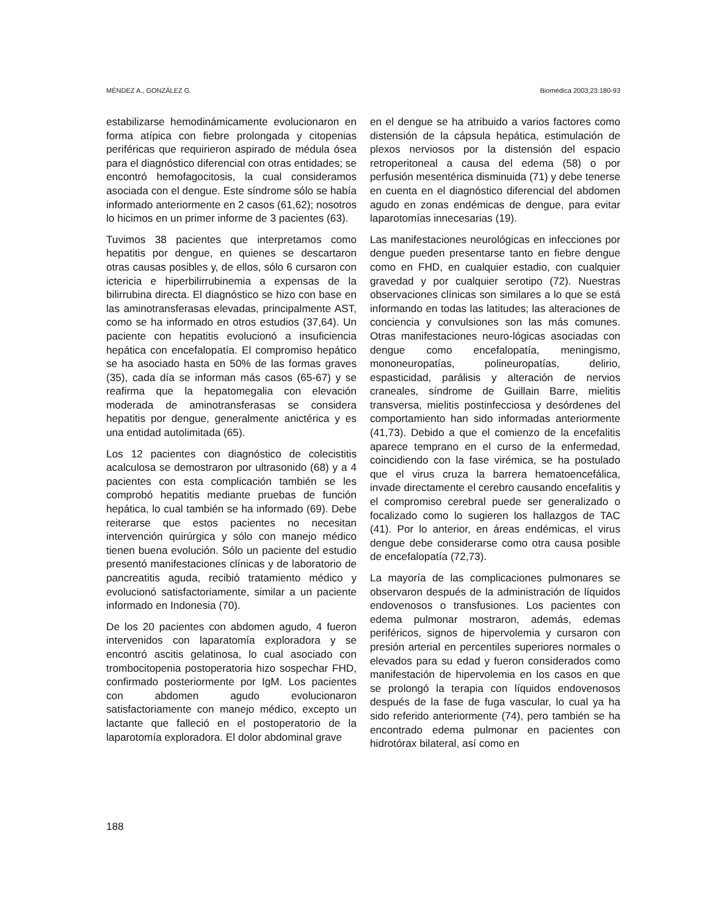MÉNDEZ A., GONZÁLEZ G. Biomédica 2003;23:180-93
estabilizarse hemodinámicamente evolucionaron en forma atípica con fiebre prolongada y citopenias periféricas que requirieron aspirado de médula ósea para el diagnóstico diferencial con otras entidades; se encontró hemofagocitosis, la cual consideramos asociada con el dengue. Este síndrome sólo se había informado anteriormente en 2 casos (61,62); nosotros lo hicimos en un primer informe de 3 pacientes (63).
Tuvimos 38 pacientes que interpretamos como hepatitis por dengue, en quienes se descartaron otras causas posibles y, de ellos, sólo 6 cursaron con ictericia e hiperbilirrubinemia a expensas de la bilirrubina directa. El diagnóstico se hizo con base en las aminotransferasas elevadas, principalmente AST, como se ha informado en otros estudios (37,64). Un paciente con hepatitis evolucionó a insuficiencia hepática con encefalopatía. El compromiso hepático se ha asociado hasta en 50% de las formas graves (35), cada día se informan más casos (65-67) y se reafirma que la hepatomegalia con elevación moderada de aminotransferasas se considera hepatitis por dengue, generalmente anictérica y es una entidad autolimitada (65).
Los 12 pacientes con diagnóstico de colecistitis acalculosa se demostraron por ultrasonido (68) y a 4 pacientes con esta complicación también se les comprobó hepatitis mediante pruebas de función hepática, lo cual también se ha informado (69). Debe reiterarse que estos pacientes no necesitan intervención quirúrgica y sólo con manejo médico tienen buena evolución. Sólo un paciente del estudio presentó manifestaciones clínicas y de laboratorio de pancreatitis aguda, recibió tratamiento médico y evolucionó satisfactoriamente, similar a un paciente informado en Indonesia (70).
De los 20 pacientes con abdomen agudo, 4 fueron intervenidos con laparatomía exploradora y se encontró ascitis gelatinosa, lo cual asociado con trombocitopenia postoperatoria hizo sospechar FHD, confirmado posteriormente por IgM. Los pacientes con abdomen agudo evolucionaron satisfactoriamente con manejo médico, excepto un lactante que falleció en el postoperatorio de la laparotomía exploradora. El dolor abdominal grave
en el dengue se ha atribuido a varios factores como distensión de la cápsula hepática, estimulación de plexos nerviosos por la distensión del espacio retroperitoneal a causa del edema (58) o por perfusión mesentérica disminuida (71) y debe tenerse en cuenta en el diagnóstico diferencial del abdomen agudo en zonas endémicas de dengue, para evitar laparotomías innecesarias (19).
Las manifestaciones neurológicas en infecciones por dengue pueden presentarse tanto en fiebre dengue como en FHD, en cualquier estadio, con cualquier gravedad y por cualquier serotipo (72). Nuestras observaciones clínicas son similares a lo que se está informando en todas las latitudes; las alteraciones de conciencia y convulsiones son las más comunes. Otras manifestaciones neuro-lógicas asociadas con dengue como encefalopatía, meningismo, mononeuropatías, polineuropatías, delirio, espasticidad, parálisis y alteración de nervios craneales, síndrome de Guillain Barre, mielitis transversa, mielitis postinfecciosa y desórdenes del comportamiento han sido informadas anteriormente (41,73). Debido a que el comienzo de la encefalitis aparece temprano en el curso de la enfermedad, coincidiendo con la fase virémica, se ha postulado que el virus cruza la barrera hematoencefálica, invade directamente el cerebro causando encefalitis y el compromiso cerebral puede ser generalizado o focalizado como lo sugieren los hallazgos de TAC (41). Por lo anterior, en áreas endémicas, el virus dengue debe considerarse como otra causa posible de encefalopatía (72,73).
La mayoría de las complicaciones pulmonares se observaron después de la administración de líquidos endovenosos o transfusiones. Los pacientes con edema pulmonar mostraron, además, edemas periféricos, signos de hipervolemia y cursaron con presión arterial en percentiles superiores normales o elevados para su edad y fueron considerados como manifestación de hipervolemia en los casos en que se prolongó la terapia con líquidos endovenosos después de la fase de fuga vascular, lo cual ya ha sido referido anteriormente (74), pero también se ha encontrado edema pulmonar en pacientes con hidrotórax bilateral, así como en
188